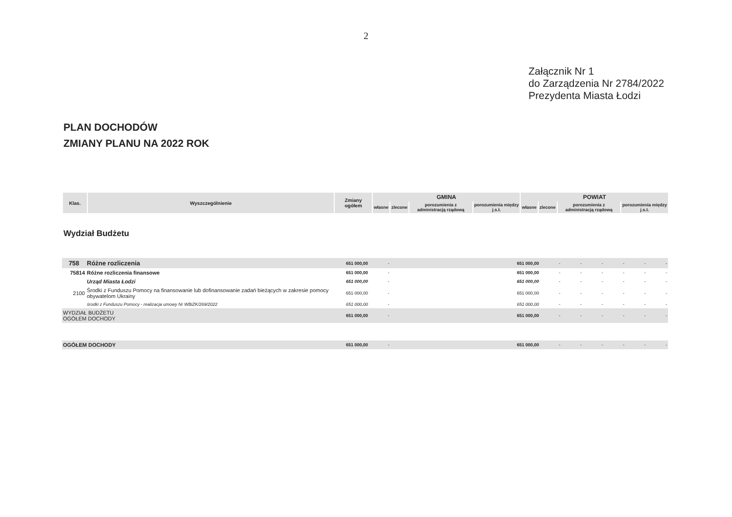2
Załącznik Nr 1
do Zarządzenia Nr 2784/2022
Prezydenta Miasta Łodzi
PLAN DOCHODÓW
ZMIANY PLANU NA 2022 ROK
| Klas. | Wyszczególnienie | Zmiany ogółem | GMINA | | | | POWIAT | | | |
| --- | --- | --- | --- | --- | --- | --- | --- | --- | --- | --- |
| | | | własne | zlecone | porozumienia z administracją rządową | porozumienia między j.s.t. | własne | zlecone | porozumienia z administracją rządową | porozumienia między j.s.t. |
Wydział Budżetu
| 758 | Różne rozliczenia | 651 000,00 | - | 651 000,00 | - | - | - | - | - | - |
| 75814 | Różne rozliczenia finansowe | 651 000,00 | - | 651 000,00 | - | - | - | - | - | - |
| | Urząd Miasta Łodzi | 651 000,00 | - | 651 000,00 | - | - | - | - | - | - |
| 2100 | Środki z Funduszu Pomocy na finansowanie lub dofinansowanie zadań bieżących w zakresie pomocy obywatelom Ukrainy | 651 000,00 | - | 651 000,00 | - | - | - | - | - | - |
| | środki z Funduszu Pomocy - realizacja umowy Nr WBiZK/269/2022 | 651 000,00 | - | 651 000,00 | - | - | - | - | - | - |
| WYDZIAŁ BUDŻETU OGÓŁEM DOCHODY | | 651 000,00 | - | 651 000,00 | - | - | - | - | - | - |
| OGÓŁEM DOCHODY | | 651 000,00 | - | 651 000,00 | - | - | - | - | - | - |